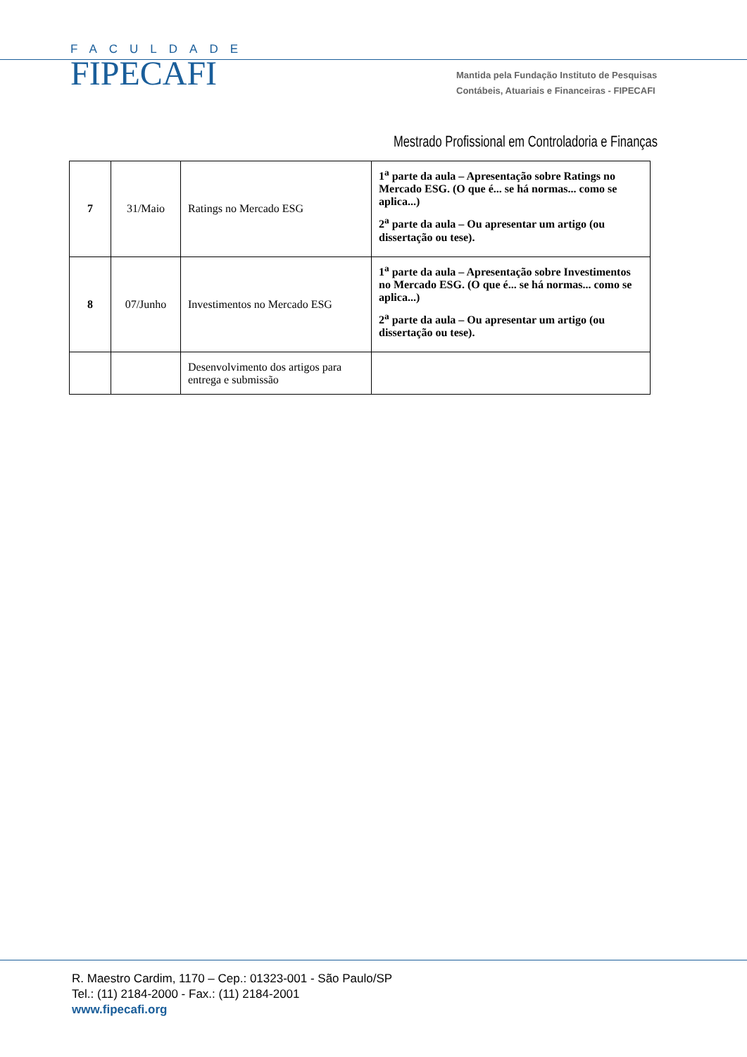FACULDADE
FIPECAFI
Mantida pela Fundação Instituto de Pesquisas
Contábeis, Atuariais e Financeiras - FIPECAFI
Mestrado Profissional em Controladoria e Finanças
| 7 | 31/Maio | Ratings no Mercado ESG | 1<sup>a</sup> parte da aula – Apresentação sobre Ratings no Mercado ESG. (O que é... se há normas... como se aplica...) 2<sup>a</sup> parte da aula – Ou apresentar um artigo (ou dissertação ou tese). |
| 8 | 07/Junho | Investimentos no Mercado ESG | 1<sup>a</sup> parte da aula – Apresentação sobre Investimentos no Mercado ESG. (O que é... se há normas... como se aplica...) 2<sup>a</sup> parte da aula – Ou apresentar um artigo (ou dissertação ou tese). |
| | | Desenvolvimento dos artigos para entrega e submissão | |
R. Maestro Cardim, 1170 – Cep.: 01323-001 - São Paulo/SP
Tel.: (11) 2184-2000 - Fax.: (11) 2184-2001
www.fipecafi.org